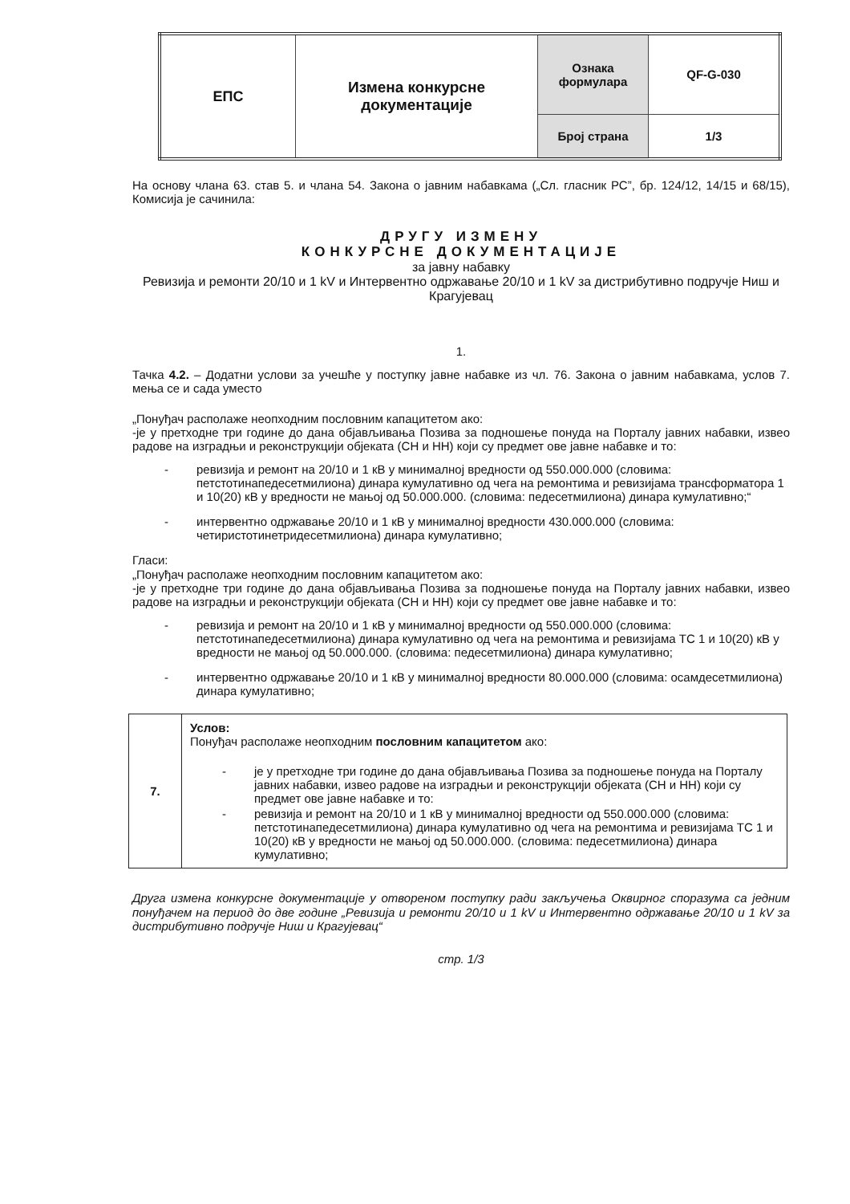| ЕПС | Измена конкурсне документације | Ознака формулара | QF-G-030 |
| | | Број страна | 1/3 |
На основу члана 63. став 5. и члана 54. Закона о јавним набавкама („Сл. гласник РС”, бр. 124/12, 14/15 и 68/15), Комисија је сачинила:
ДРУГУ ИЗМЕНУ
КОНКУРСНЕ ДОКУМЕНТАЦИЈЕ
за јавну набавку
Ревизија и ремонти 20/10 и 1 kV и Интервентно одржавање 20/10 и 1 kV за дистрибутивно подручје Ниш и Крагујевац
1.
Тачка 4.2. – Додатни услови за учешће у поступку јавне набавке из чл. 76. Закона о јавним набавкама, услов 7. мења се и сада уместо
„Понуђач располаже неопходним пословним капацитетом ако:
-је у претходне три године до дана објављивања Позива за подношење понуда на Порталу јавних набавки, извео радове на изградњи и реконструкцији објеката (СН и НН) који су предмет ове јавне набавке и то:
- ревизија и ремонт на 20/10 и 1 кВ у минималној вредности од 550.000.000 (словима: петстотинапедесетмилиона) динара кумулативно од чега на ремонтима и ревизијама трансформатора 1 и 10(20) кВ у вредности не мањој од 50.000.000. (словима: педесетмилиона) динара кумулативно;“
- интервентно одржавање 20/10 и 1 кВ у минималној вредности 430.000.000 (словима: четиристотинетридесетмилиона) динара кумулативно;
Гласи:
„Понуђач располаже неопходним пословним капацитетом ако:
-је у претходне три године до дана објављивања Позива за подношење понуда на Порталу јавних набавки, извео радове на изградњи и реконструкцији објеката (СН и НН) који су предмет ове јавне набавке и то:
- ревизија и ремонт на 20/10 и 1 кВ у минималној вредности од 550.000.000 (словима: петстотинапедесетмилиона) динара кумулативно од чега на ремонтима и ревизијама ТС 1 и 10(20) кВ у вредности не мањој од 50.000.000. (словима: педесетмилиона) динара кумулативно;
- интервентно одржавање 20/10 и 1 кВ у минималној вредности 80.000.000 (словима: осамдесетмилиона) динара кумулативно;
| 7. | Услов: Понуђач располаже неопходним пословним капацитетом ако: - је у претходне три године до дана објављивања Позива за подношење понуда на Порталу јавних набавки, извео радове на изградњи и реконструкцији објеката (СН и НН) који су предмет ове јавне набавке и то: - ревизија и ремонт на 20/10 и 1 кВ у минималној вредности од 550.000.000 (словима: петстотинапедесетмилиона) динара кумулативно од чега на ремонтима и ревизијама ТС 1 и 10(20) кВ у вредности не мањој од 50.000.000. (словима: педесетмилиона) динара кумулативно; |
Друга измена конкурсне документације у отвореном поступку ради закључења Оквирног споразума са једним понуђачем на период до две године „Ревизија и ремонти 20/10 и 1 kV и Интервентно одржавање 20/10 и 1 kV за дистрибутивно подручје Ниш и Крагујевац“
стр. 1/3